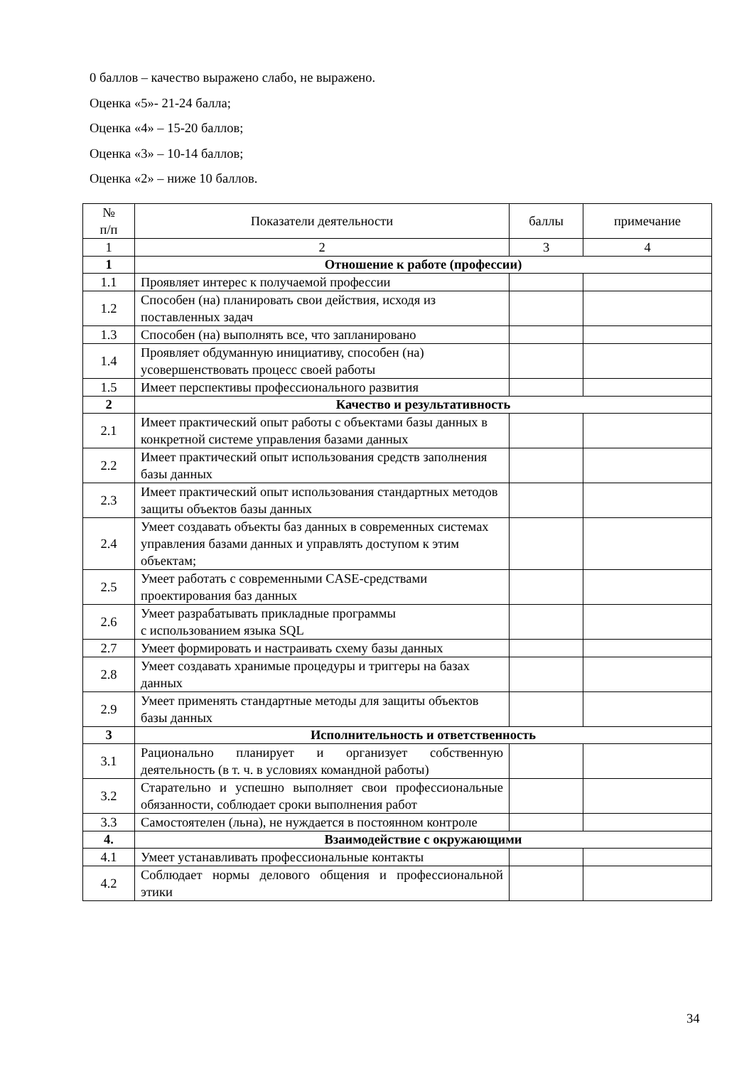0 баллов – качество выражено слабо, не выражено.
Оценка «5»- 21-24 балла;
Оценка «4» – 15-20 баллов;
Оценка «3» – 10-14 баллов;
Оценка «2» – ниже 10 баллов.
| № п/п | Показатели деятельности | баллы | примечание |
| --- | --- | --- | --- |
| 1 | 2 | 3 | 4 |
| 1 | Отношение к работе (профессии) | | |
| 1.1 | Проявляет интерес к получаемой профессии | | |
| 1.2 | Способен (на) планировать свои действия, исходя из поставленных задач | | |
| 1.3 | Способен (на) выполнять все, что запланировано | | |
| 1.4 | Проявляет обдуманную инициативу, способен (на) усовершенствовать процесс своей работы | | |
| 1.5 | Имеет перспективы профессионального развития | | |
| 2 | Качество и результативность | | |
| 2.1 | Имеет практический опыт работы с объектами базы данных в конкретной системе управления базами данных | | |
| 2.2 | Имеет практический опыт использования средств заполнения базы данных | | |
| 2.3 | Имеет практический опыт использования стандартных методов защиты объектов базы данных | | |
| 2.4 | Умеет создавать объекты баз данных в современных системах управления базами данных и управлять доступом к этим объектам; | | |
| 2.5 | Умеет работать с современными CASE-средствами проектирования баз данных | | |
| 2.6 | Умеет разрабатывать прикладные программы с использованием языка SQL | | |
| 2.7 | Умеет формировать и настраивать схему базы данных | | |
| 2.8 | Умеет создавать хранимые процедуры и триггеры на базах данных | | |
| 2.9 | Умеет применять стандартные методы для защиты объектов базы данных | | |
| 3 | Исполнительность и ответственность | | |
| 3.1 | Рационально планирует и организует собственную деятельность (в т. ч. в условиях командной работы) | | |
| 3.2 | Старательно и успешно выполняет свои профессиональные обязанности, соблюдает сроки выполнения работ | | |
| 3.3 | Самостоятелен (льна), не нуждается в постоянном контроле | | |
| 4. | Взаимодействие с окружающими | | |
| 4.1 | Умеет устанавливать профессиональные контакты | | |
| 4.2 | Соблюдает нормы делового общения и профессиональной этики | | |
34